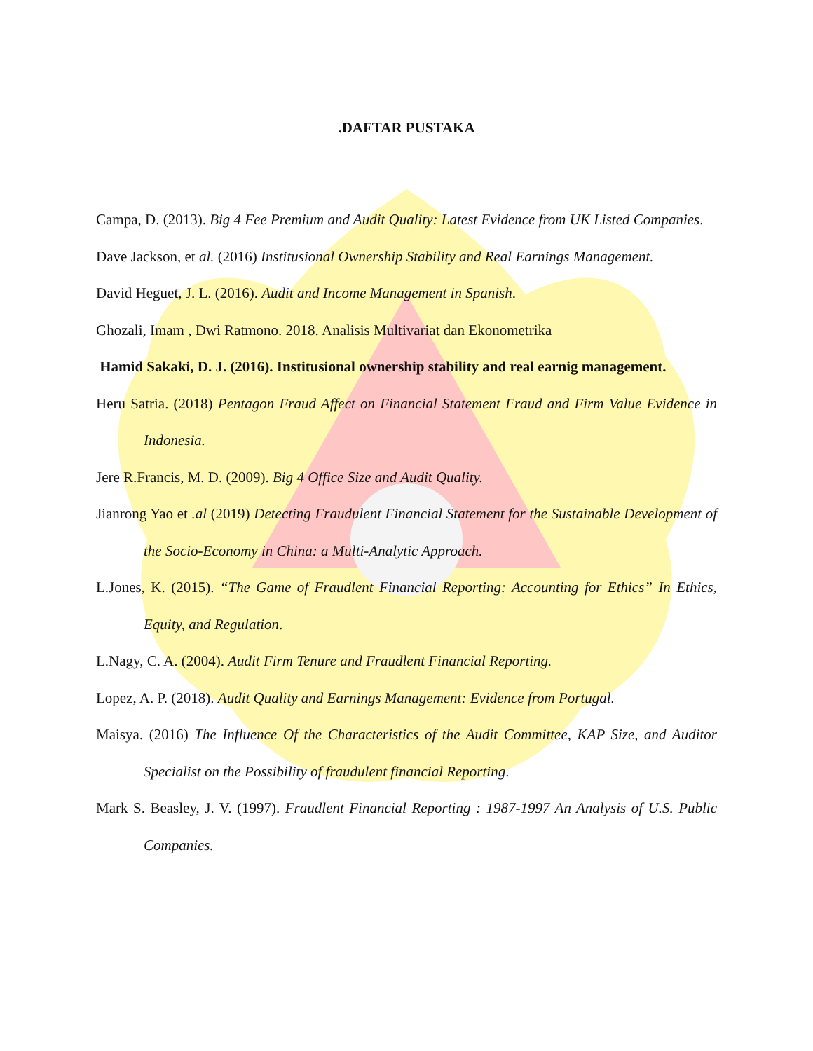.DAFTAR PUSTAKA
Campa, D. (2013). Big 4 Fee Premium and Audit Quality: Latest Evidence from UK Listed Companies.
Dave Jackson, et al. (2016) Institusional Ownership Stability and Real Earnings Management.
David Heguet, J. L. (2016). Audit and Income Management in Spanish.
Ghozali, Imam , Dwi Ratmono. 2018. Analisis Multivariat dan Ekonometrika
Hamid Sakaki, D. J. (2016). Institusional ownership stability and real earnig management.
Heru Satria. (2018) Pentagon Fraud Affect on Financial Statement Fraud and Firm Value Evidence in Indonesia.
Jere R.Francis, M. D. (2009). Big 4 Office Size and Audit Quality.
Jianrong Yao et .al (2019) Detecting Fraudulent Financial Statement for the Sustainable Development of the Socio-Economy in China: a Multi-Analytic Approach.
L.Jones, K. (2015). “The Game of Fraudlent Financial Reporting: Accounting for Ethics” In Ethics, Equity, and Regulation.
L.Nagy, C. A. (2004). Audit Firm Tenure and Fraudlent Financial Reporting.
Lopez, A. P. (2018). Audit Quality and Earnings Management: Evidence from Portugal.
Maisya. (2016) The Influence Of the Characteristics of the Audit Committee, KAP Size, and Auditor Specialist on the Possibility of fraudulent financial Reporting.
Mark S. Beasley, J. V. (1997). Fraudlent Financial Reporting : 1987-1997 An Analysis of U.S. Public Companies.